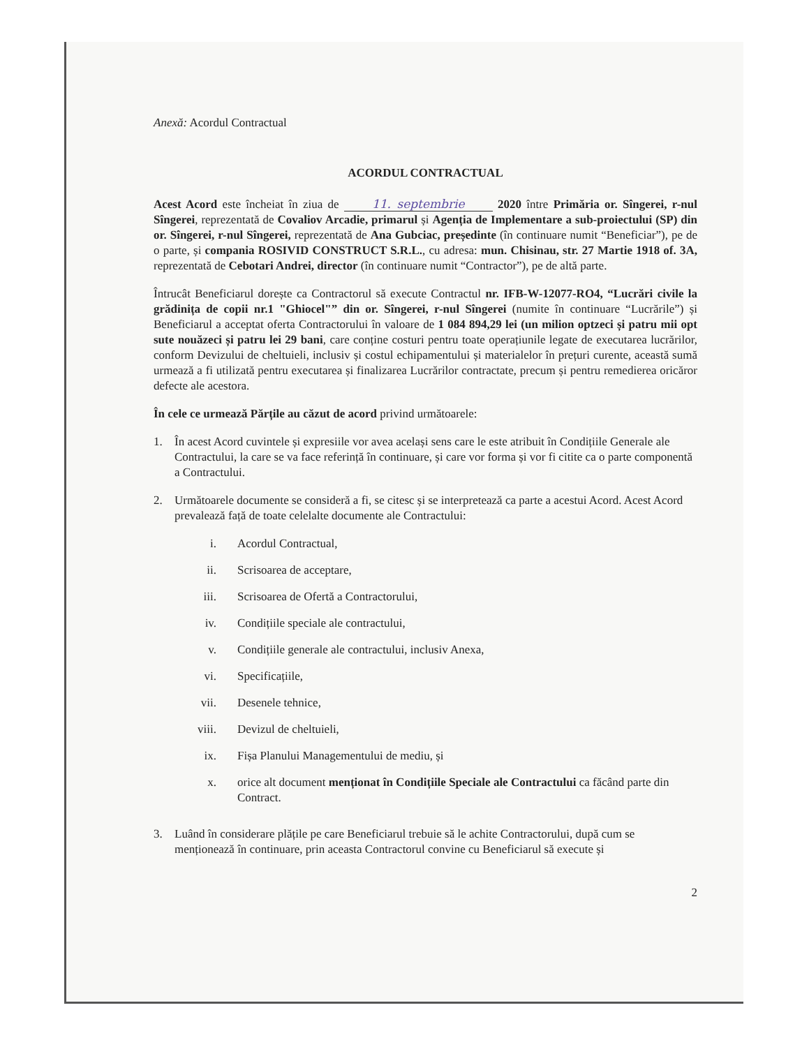Anexă: Acordul Contractual
ACORDUL CONTRACTUAL
Acest Acord este încheiat în ziua de 11. septembrie 2020 între Primăria or. Sîngerei, r-nul Sîngerei, reprezentată de Covaliov Arcadie, primarul și Agenția de Implementare a sub-proiectului (SP) din or. Sîngerei, r-nul Sîngerei, reprezentată de Ana Gubciac, președinte (în continuare numit “Beneficiar”), pe de o parte, și compania ROSIVID CONSTRUCT S.R.L., cu adresa: mun. Chisinau, str. 27 Martie 1918 of. 3A, reprezentată de Cebotari Andrei, director (în continuare numit “Contractor”), pe de altă parte.
Întrucât Beneficiarul dorește ca Contractorul să execute Contractul nr. IFB-W-12077-RO4, “Lucrări civile la grădinița de copii nr.1 "Ghiocel"” din or. Sîngerei, r-nul Sîngerei (numite în continuare “Lucrările”) și Beneficiarul a acceptat oferta Contractorului în valoare de 1 084 894,29 lei (un milion optzeci și patru mii opt sute nouăzeci și patru lei 29 bani, care conține costuri pentru toate operațiunile legate de executarea lucrărilor, conform Devizului de cheltuieli, inclusiv și costul echipamentului și materialelor în prețuri curente, această sumă urmează a fi utilizată pentru executarea și finalizarea Lucrărilor contractate, precum și pentru remedierea oricăror defecte ale acestora.
În cele ce urmează Părțile au căzut de acord privind următoarele:
1. În acest Acord cuvintele și expresiile vor avea același sens care le este atribuit în Condițiile Generale ale Contractului, la care se va face referință în continuare, și care vor forma și vor fi citite ca o parte componentă a Contractului.
2. Următoarele documente se consideră a fi, se citesc și se interpretează ca parte a acestui Acord. Acest Acord prevalează față de toate celelalte documente ale Contractului:
i. Acordul Contractual,
ii. Scrisoarea de acceptare,
iii. Scrisoarea de Ofertă a Contractorului,
iv. Condițiile speciale ale contractului,
v. Condițiile generale ale contractului, inclusiv Anexa,
vi. Specificațiile,
vii. Desenele tehnice,
viii. Devizul de cheltuieli,
ix. Fișa Planului Managementului de mediu, și
x. orice alt document menționat în Condițiile Speciale ale Contractului ca făcând parte din Contract.
3. Luând în considerare plățile pe care Beneficiarul trebuie să le achite Contractorului, după cum se menționează în continuare, prin aceasta Contractorul convine cu Beneficiarul să execute și
2